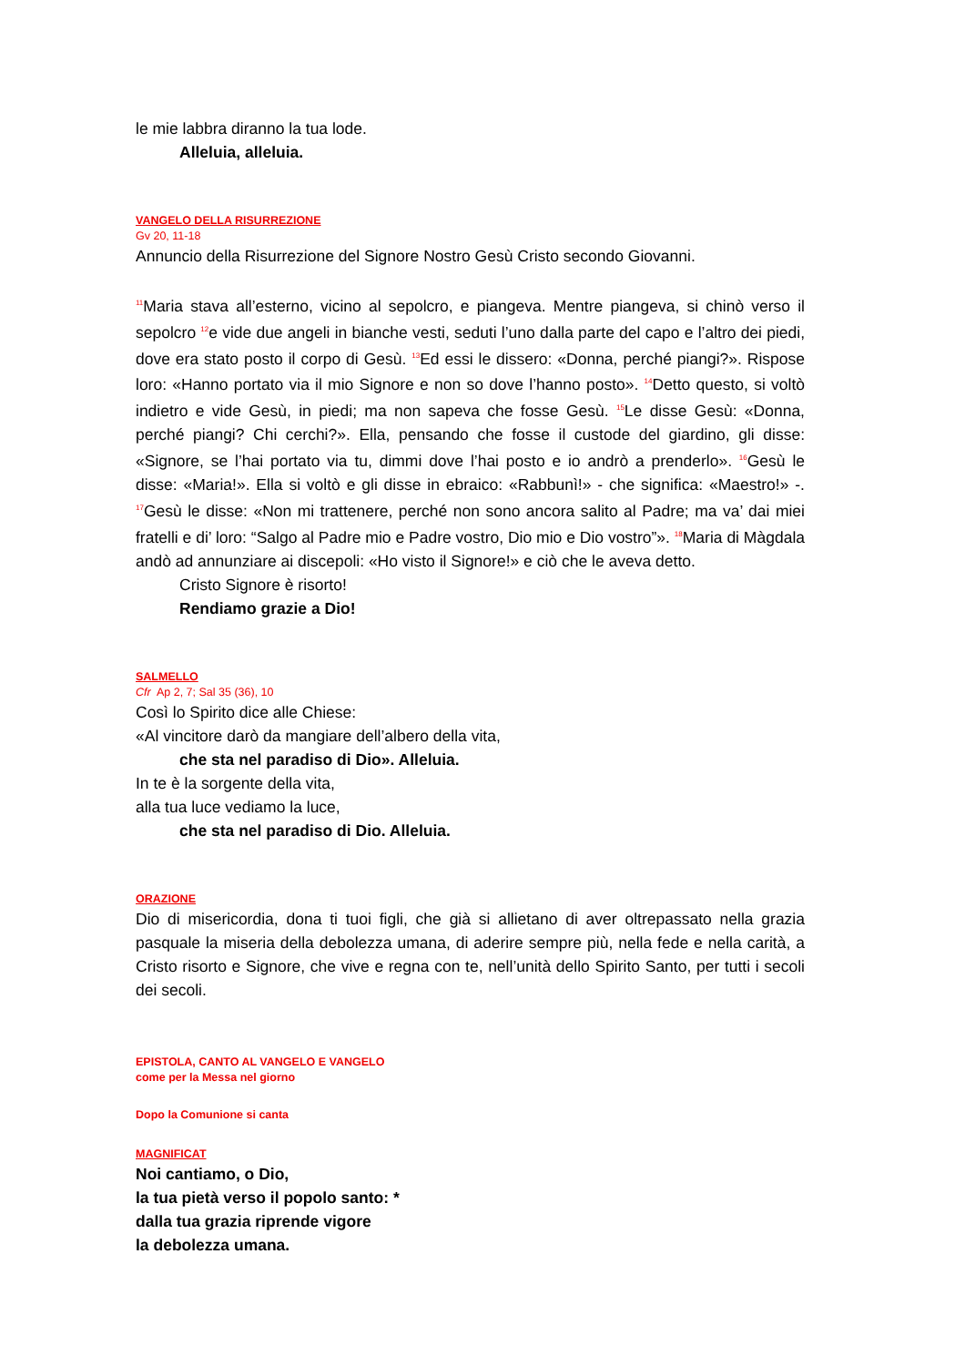le mie labbra diranno la tua lode.
Alleluia, alleluia.
VANGELO DELLA RISURREZIONE
Gv 20, 11-18
Annuncio della Risurrezione del Signore Nostro Gesù Cristo secondo Giovanni.
<sup>11</sup> Maria stava all’esterno, vicino al sepolcro, e piangeva. Mentre piangeva, si chinò verso il sepolcro <sup>12</sup>e vide due angeli in bianche vesti, seduti l’uno dalla parte del capo e l’altro dei piedi, dove era stato posto il corpo di Gesù. <sup>13</sup>Ed essi le dissero: «Donna, perché piangi?». Rispose loro: «Hanno portato via il mio Signore e non so dove l’hanno posto». <sup>14</sup>Detto questo, si voltò indietro e vide Gesù, in piedi; ma non sapeva che fosse Gesù. <sup>15</sup>Le disse Gesù: «Donna, perché piangi? Chi cerchi?». Ella, pensando che fosse il custode del giardino, gli disse: «Signore, se l’hai portato via tu, dimmi dove l’hai posto e io andrò a prenderlo». <sup>16</sup>Gesù le disse: «Maria!». Ella si voltò e gli disse in ebraico: «Rabbunì!» - che significa: «Maestro!» -. <sup>17</sup>Gesù le disse: «Non mi trattenere, perché non sono ancora salito al Padre; ma va’ dai miei fratelli e di’ loro: “Salgo al Padre mio e Padre vostro, Dio mio e Dio vostro”». <sup>18</sup>Maria di Màgdala andò ad annunziare ai discepoli: «Ho visto il Signore!» e ciò che le aveva detto.
Cristo Signore è risorto!
Rendiamo grazie a Dio!
SALMELLO
Cfr Ap 2, 7; Sal 35 (36), 10
Così lo Spirito dice alle Chiese:
«Al vincitore darò da mangiare dell’albero della vita,
che sta nel paradiso di Dio». Alleluia.
In te è la sorgente della vita,
alla tua luce vediamo la luce,
che sta nel paradiso di Dio. Alleluia.
ORAZIONE
Dio di misericordia, dona ti tuoi figli, che già si allietano di aver oltrepassato nella grazia pasquale la miseria della debolezza umana, di aderire sempre più, nella fede e nella carità, a Cristo risorto e Signore, che vive e regna con te, nell’unità dello Spirito Santo, per tutti i secoli dei secoli.
EPISTOLA, CANTO AL VANGELO E VANGELO
come per la Messa nel giorno
Dopo la Comunione si canta
MAGNIFICAT
Noi cantiamo, o Dio,
la tua pietà verso il popolo santo: *
dalla tua grazia riprende vigore
la debolezza umana.